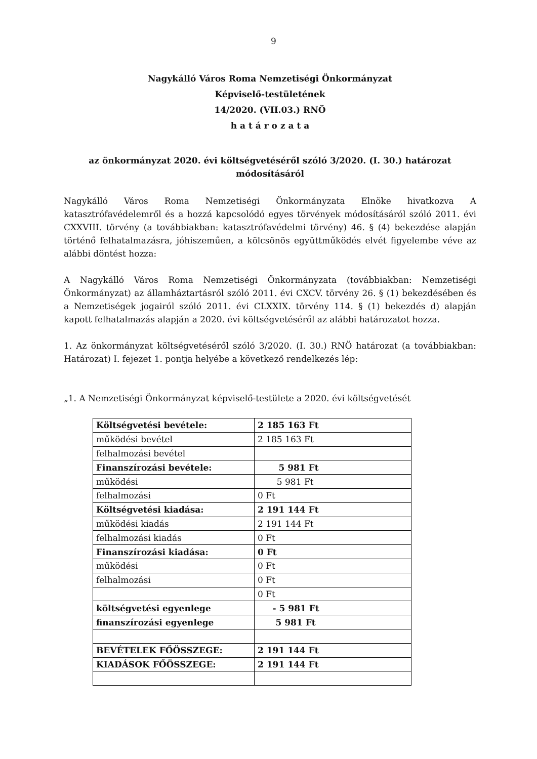9
Nagykálló Város Roma Nemzetiségi Önkormányzat
Képviselő-testületének
14/2020. (VII.03.) RNÖ
h a t á r o z a t a
az önkormányzat 2020. évi költségvetéséről szóló 3/2020. (I. 30.) határozat
módosításáról
Nagykálló Város Roma Nemzetiségi Önkormányzata Elnöke hivatkozva A katasztrófavédelemről és a hozzá kapcsolódó egyes törvények módosításáról szóló 2011. évi CXXVIII. törvény (a továbbiakban: katasztrófavédelmi törvény) 46. § (4) bekezdése alapján történő felhatalmazásra, jóhiszeműen, a kölcsönös együttműködés elvét figyelembe véve az alábbi döntést hozza:
A Nagykálló Város Roma Nemzetiségi Önkormányzata (továbbiakban: Nemzetiségi Önkormányzat) az államháztartásról szóló 2011. évi CXCV. törvény 26. § (1) bekezdésében és a Nemzetiségek jogairól szóló 2011. évi CLXXIX. törvény 114. § (1) bekezdés d) alapján kapott felhatalmazás alapján a 2020. évi költségvetéséről az alábbi határozatot hozza.
1. Az önkormányzat költségvetéséről szóló 3/2020. (I. 30.) RNÖ határozat (a továbbiakban: Határozat) I. fejezet 1. pontja helyébe a következő rendelkezés lép:
„1. A Nemzetiségi Önkormányzat képviselő-testülete a 2020. évi költségvetését
| Költségvetési bevétele: | 2 185 163 Ft |
| működési bevétel | 2 185 163 Ft |
| felhalmozási bevétel | |
| Finanszírozási bevétele: | 5 981 Ft |
| működési | 5 981 Ft |
| felhalmozási | 0 Ft |
| Költségvetési kiadása: | 2 191 144 Ft |
| működési kiadás | 2 191 144 Ft |
| felhalmozási kiadás | 0 Ft |
| Finanszírozási kiadása: | 0 Ft |
| működési | 0 Ft |
| felhalmozási | 0 Ft |
| | 0 Ft |
| költségvetési egyenlege | - 5 981 Ft |
| finanszírozási egyenlege | 5 981 Ft |
| BEVÉTELEK FŐÖSSZEGE: | 2 191 144 Ft |
| KIADÁSOK FŐÖSSZEGE: | 2 191 144 Ft |